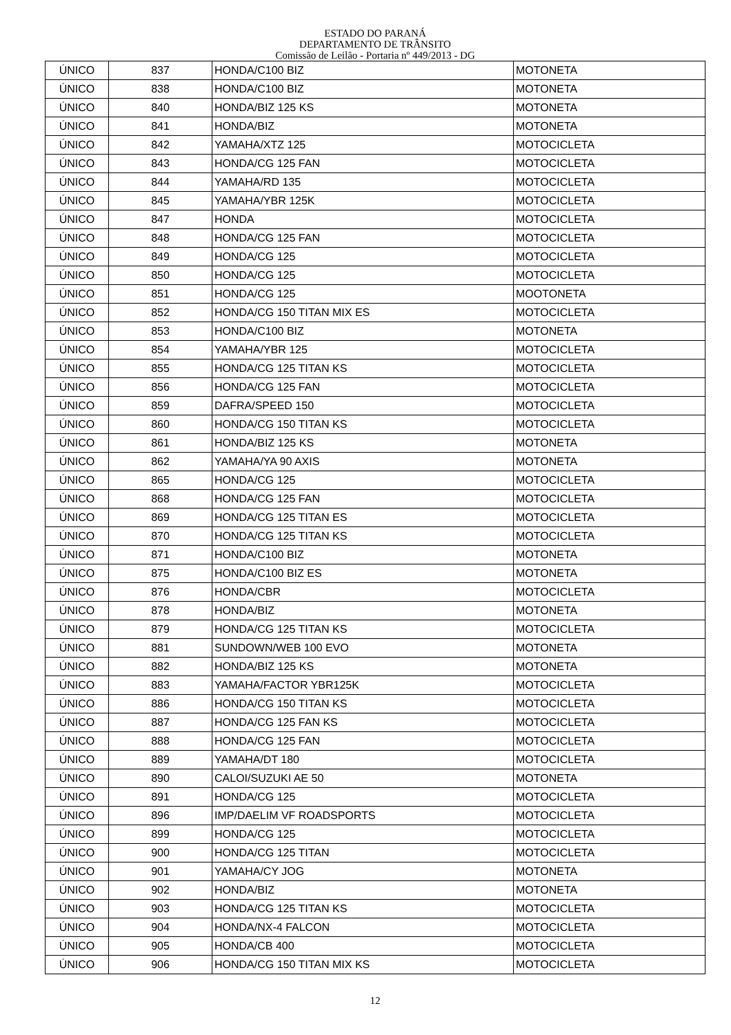ESTADO DO PARANÁ
DEPARTAMENTO DE TRÂNSITO
Comissão de Leilão - Portaria nº 449/2013 - DG
| ÚNICO | 837 | HONDA/C100 BIZ | MOTONETA |
| ÚNICO | 838 | HONDA/C100 BIZ | MOTONETA |
| ÚNICO | 840 | HONDA/BIZ 125 KS | MOTONETA |
| ÚNICO | 841 | HONDA/BIZ | MOTONETA |
| ÚNICO | 842 | YAMAHA/XTZ 125 | MOTOCICLETA |
| ÚNICO | 843 | HONDA/CG 125 FAN | MOTOCICLETA |
| ÚNICO | 844 | YAMAHA/RD 135 | MOTOCICLETA |
| ÚNICO | 845 | YAMAHA/YBR 125K | MOTOCICLETA |
| ÚNICO | 847 | HONDA | MOTOCICLETA |
| ÚNICO | 848 | HONDA/CG 125 FAN | MOTOCICLETA |
| ÚNICO | 849 | HONDA/CG 125 | MOTOCICLETA |
| ÚNICO | 850 | HONDA/CG 125 | MOTOCICLETA |
| ÚNICO | 851 | HONDA/CG 125 | MOOTONETA |
| ÚNICO | 852 | HONDA/CG 150 TITAN MIX ES | MOTOCICLETA |
| ÚNICO | 853 | HONDA/C100 BIZ | MOTONETA |
| ÚNICO | 854 | YAMAHA/YBR 125 | MOTOCICLETA |
| ÚNICO | 855 | HONDA/CG 125 TITAN KS | MOTOCICLETA |
| ÚNICO | 856 | HONDA/CG 125 FAN | MOTOCICLETA |
| ÚNICO | 859 | DAFRA/SPEED 150 | MOTOCICLETA |
| ÚNICO | 860 | HONDA/CG 150 TITAN KS | MOTOCICLETA |
| ÚNICO | 861 | HONDA/BIZ 125 KS | MOTONETA |
| ÚNICO | 862 | YAMAHA/YA 90 AXIS | MOTONETA |
| ÚNICO | 865 | HONDA/CG 125 | MOTOCICLETA |
| ÚNICO | 868 | HONDA/CG 125 FAN | MOTOCICLETA |
| ÚNICO | 869 | HONDA/CG 125 TITAN ES | MOTOCICLETA |
| ÚNICO | 870 | HONDA/CG 125 TITAN KS | MOTOCICLETA |
| ÚNICO | 871 | HONDA/C100 BIZ | MOTONETA |
| ÚNICO | 875 | HONDA/C100 BIZ ES | MOTONETA |
| ÚNICO | 876 | HONDA/CBR | MOTOCICLETA |
| ÚNICO | 878 | HONDA/BIZ | MOTONETA |
| ÚNICO | 879 | HONDA/CG 125 TITAN KS | MOTOCICLETA |
| ÚNICO | 881 | SUNDOWN/WEB 100 EVO | MOTONETA |
| ÚNICO | 882 | HONDA/BIZ 125 KS | MOTONETA |
| ÚNICO | 883 | YAMAHA/FACTOR YBR125K | MOTOCICLETA |
| ÚNICO | 886 | HONDA/CG 150 TITAN KS | MOTOCICLETA |
| ÚNICO | 887 | HONDA/CG 125 FAN KS | MOTOCICLETA |
| ÚNICO | 888 | HONDA/CG 125 FAN | MOTOCICLETA |
| ÚNICO | 889 | YAMAHA/DT 180 | MOTOCICLETA |
| ÚNICO | 890 | CALOI/SUZUKI AE 50 | MOTONETA |
| ÚNICO | 891 | HONDA/CG 125 | MOTOCICLETA |
| ÚNICO | 896 | IMP/DAELIM VF ROADSPORTS | MOTOCICLETA |
| ÚNICO | 899 | HONDA/CG 125 | MOTOCICLETA |
| ÚNICO | 900 | HONDA/CG 125 TITAN | MOTOCICLETA |
| ÚNICO | 901 | YAMAHA/CY JOG | MOTONETA |
| ÚNICO | 902 | HONDA/BIZ | MOTONETA |
| ÚNICO | 903 | HONDA/CG 125 TITAN KS | MOTOCICLETA |
| ÚNICO | 904 | HONDA/NX-4 FALCON | MOTOCICLETA |
| ÚNICO | 905 | HONDA/CB 400 | MOTOCICLETA |
| ÚNICO | 906 | HONDA/CG 150 TITAN MIX KS | MOTOCICLETA |
12